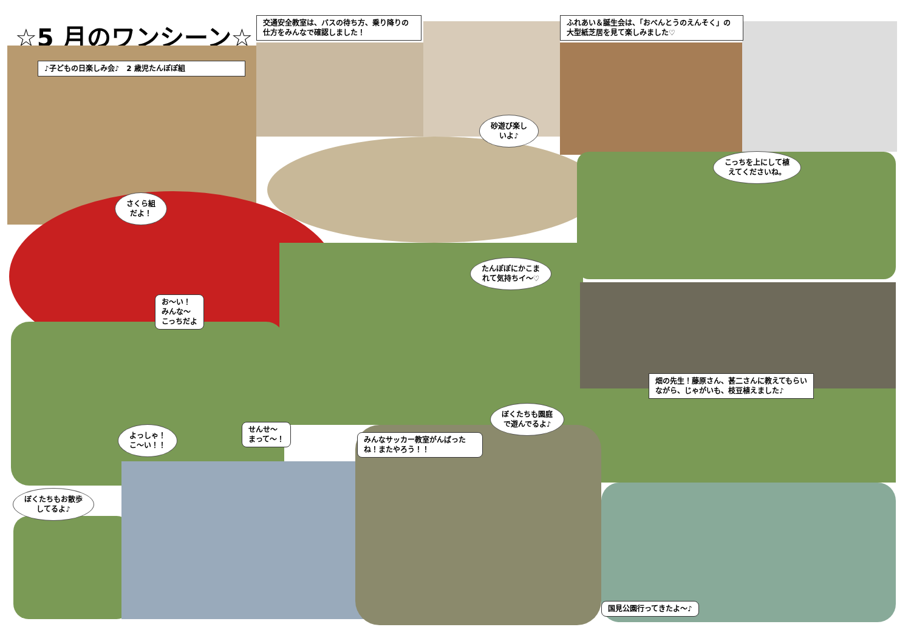☆5 月のワンシーン☆
♪子どもの日楽しみ会♪　2 歳児たんぽぽ組
交通安全教室は、バスの待ち方、乗り降りの仕方をみんなで確認しました！
ふれあい＆誕生会は、「おべんとうのえんそく」の大型紙芝居を見て楽しみました♡
さくら組
だよ！
砂遊び楽し
いよ♪
こっちを上にして植
えてくださいね。
たんぽぽにかこま
れて気持ちイ～♡
お～い！
みんな～
こっちだよ
畑の先生！藤原さん、甚二さんに教えてもらいながら、じゃがいも、枝豆植えました♪
ぼくたちも園庭
で遊んでるよ♪
よっしゃ！
こ～い！！
せんせ～
まって～！
みんなサッカー教室がんばったね！またやろう！！
ぼくたちもお散歩
してるよ♪
国見公園行ってきたよ～♪